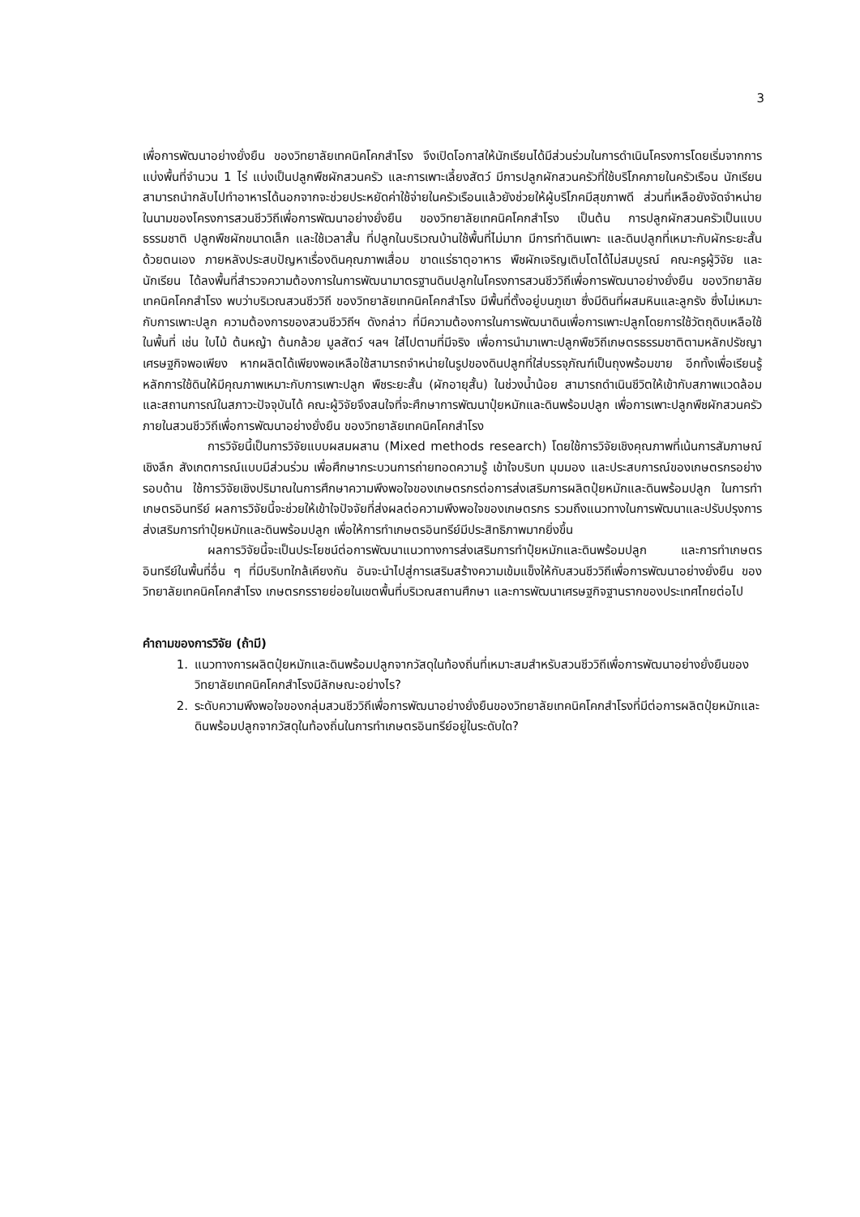3
เพื่อการพัฒนาอย่างยั่งยืน ของวิทยาลัยเทคนิคโคกสำโรง จึงเปิดโอกาสให้นักเรียนได้มีส่วนร่วมในการดำเนินโครงการโดยเริ่มจากการแบ่งพื้นที่จำนวน 1 ไร่ แบ่งเป็นปลูกพืชผักสวนครัว และการเพาะเลี้ยงสัตว์ มีการปลูกผักสวนครัวที่ใช้บริโภคภายในครัวเรือน นักเรียนสามารถนำกลับไปทำอาหารได้นอกจากจะช่วยประหยัดค่าใช้จ่ายในครัวเรือนแล้วยังช่วยให้ผู้บริโภคมีสุขภาพดี ส่วนที่เหลือยังจัดจำหน่ายในนามของโครงการสวนชีววิถีเพื่อการพัฒนาอย่างยั่งยืน ของวิทยาลัยเทคนิคโคกสำโรง เป็นต้น การปลูกผักสวนครัวเป็นแบบธรรมชาติ ปลูกพืชผักขนาดเล็ก และใช้เวลาสั้น ที่ปลูกในบริเวณบ้านใช้พื้นที่ไม่มาก มีการทำดินเพาะ และดินปลูกที่เหมาะกับผักระยะสั้นด้วยตนเอง ภายหลังประสบปัญหาเรื่องดินคุณภาพเสื่อม ขาดแร่ธาตุอาหาร พืชผักเจริญเติบโตได้ไม่สมบูรณ์ คณะครูผู้วิจัย และนักเรียน ได้ลงพื้นที่สำรวจความต้องการในการพัฒนามาตรฐานดินปลูกในโครงการสวนชีววิถีเพื่อการพัฒนาอย่างยั่งยืน ของวิทยาลัยเทคนิคโคกสำโรง พบว่าบริเวณสวนชีววิถี ของวิทยาลัยเทคนิคโคกสำโรง มีพื้นที่ตั้งอยู่บนภูเขา ซึ่งมีดินที่ผสมหินและลูกรัง ซึ่งไม่เหมาะกับการเพาะปลูก ความต้องการของสวนชีววิถีฯ ดังกล่าว ที่มีความต้องการในการพัฒนาดินเพื่อการเพาะปลูกโดยการใช้วัตถุดิบเหลือใช้ในพื้นที่ เช่น ใบไม้ ต้นหญ้า ต้นกล้วย มูลสัตว์ ฯลฯ ใส่ไปตามที่มีจริง เพื่อการนำมาเพาะปลูกพืชวิถีเกษตรธรรมชาติตามหลักปรัชญาเศรษฐกิจพอเพียง หากผลิตได้เพียงพอเหลือใช้สามารถจำหน่ายในรูปของดินปลูกที่ใส่บรรจุภัณฑ์เป็นถุงพร้อมขาย อีกทั้งเพื่อเรียนรู้หลักการใช้ดินให้มีคุณภาพเหมาะกับการเพาะปลูก พืชระยะสั้น (ผักอายุสั้น) ในช่วงน้ำน้อย สามารถดำเนินชีวิตให้เข้ากับสภาพแวดล้อมและสถานการณ์ในสภาวะปัจจุบันได้ คณะผู้วิจัยจึงสนใจที่จะศึกษาการพัฒนาปุ๋ยหมักและดินพร้อมปลูก เพื่อการเพาะปลูกพืชผักสวนครัวภายในสวนชีววิถีเพื่อการพัฒนาอย่างยั่งยืน ของวิทยาลัยเทคนิคโคกสำโรง
การวิจัยนี้เป็นการวิจัยแบบผสมผสาน (Mixed methods research) โดยใช้การวิจัยเชิงคุณภาพที่เน้นการสัมภาษณ์เชิงลึก สังเกตการณ์แบบมีส่วนร่วม เพื่อศึกษากระบวนการถ่ายทอดความรู้ เข้าใจบริบท มุมมอง และประสบการณ์ของเกษตรกรอย่างรอบด้าน ใช้การวิจัยเชิงปริมาณในการศึกษาความพึงพอใจของเกษตรกรต่อการส่งเสริมการผลิตปุ๋ยหมักและดินพร้อมปลูก ในการทำเกษตรอินทรีย์ ผลการวิจัยนี้จะช่วยให้เข้าใจปัจจัยที่ส่งผลต่อความพึงพอใจของเกษตรกร รวมถึงแนวทางในการพัฒนาและปรับปรุงการส่งเสริมการทำปุ๋ยหมักและดินพร้อมปลูก เพื่อให้การทำเกษตรอินทรีย์มีประสิทธิภาพมากยิ่งขึ้น
ผลการวิจัยนี้จะเป็นประโยชน์ต่อการพัฒนาแนวทางการส่งเสริมการทำปุ๋ยหมักและดินพร้อมปลูก และการทำเกษตรอินทรีย์ในพื้นที่อื่น ๆ ที่มีบริบทใกล้เคียงกัน อันจะนำไปสู่การเสริมสร้างความเข้มแข็งให้กับสวนชีววิถีเพื่อการพัฒนาอย่างยั่งยืน ของวิทยาลัยเทคนิคโคกสำโรง เกษตรกรรายย่อยในเขตพื้นที่บริเวณสถานศึกษา และการพัฒนาเศรษฐกิจฐานรากของประเทศไทยต่อไป
คำถามของการวิจัย (ถ้ามี)
1. แนวทางการผลิตปุ๋ยหมักและดินพร้อมปลูกจากวัสดุในท้องถิ่นที่เหมาะสมสำหรับสวนชีววิถีเพื่อการพัฒนาอย่างยั่งยืนของวิทยาลัยเทคนิคโคกสำโรงมีลักษณะอย่างไร?
2. ระดับความพึงพอใจของกลุ่มสวนชีววิถีเพื่อการพัฒนาอย่างยั่งยืนของวิทยาลัยเทคนิคโคกสำโรงที่มีต่อการผลิตปุ๋ยหมักและดินพร้อมปลูกจากวัสดุในท้องถิ่นในการทำเกษตรอินทรีย์อยู่ในระดับใด?